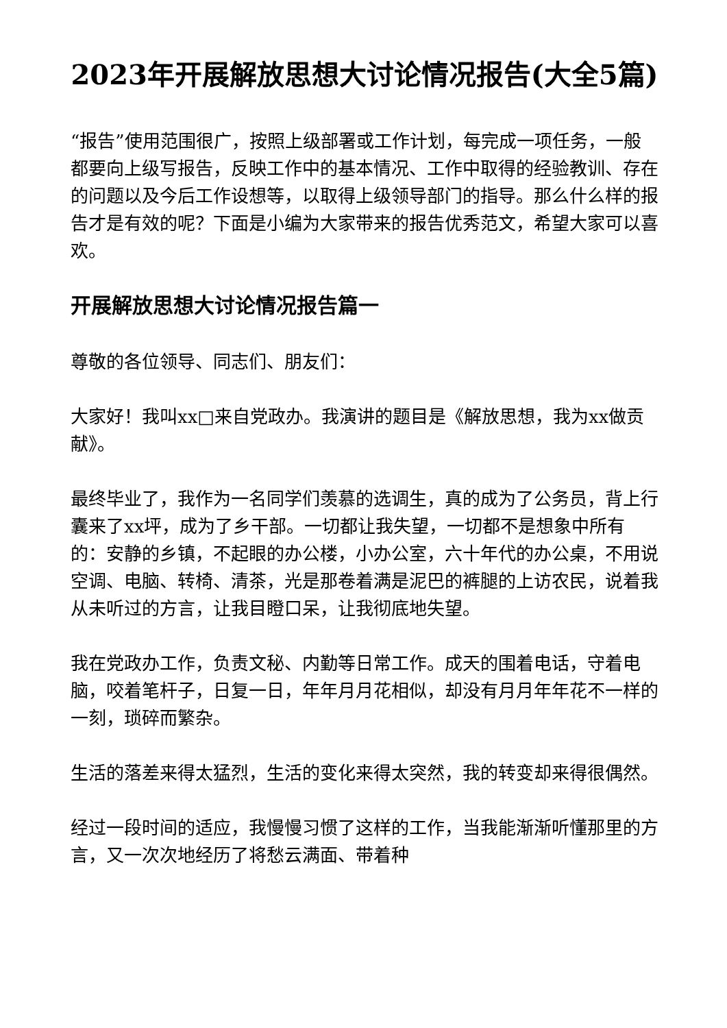2023年开展解放思想大讨论情况报告(大全5篇)
“报告”使用范围很广，按照上级部署或工作计划，每完成一项任务，一般都要向上级写报告，反映工作中的基本情况、工作中取得的经验教训、存在的问题以及今后工作设想等，以取得上级领导部门的指导。那么什么样的报告才是有效的呢？下面是小编为大家带来的报告优秀范文，希望大家可以喜欢。
开展解放思想大讨论情况报告篇一
尊敬的各位领导、同志们、朋友们：
大家好！我叫xx□来自党政办。我演讲的题目是《解放思想，我为xx做贡献》。
最终毕业了，我作为一名同学们羡慕的选调生，真的成为了公务员，背上行囊来了xx坪，成为了乡干部。一切都让我失望，一切都不是想象中所有的：安静的乡镇，不起眼的办公楼，小办公室，六十年代的办公桌，不用说空调、电脑、转椅、清茶，光是那卷着满是泥巴的裤腿的上访农民，说着我从未听过的方言，让我目瞪口呆，让我彻底地失望。
我在党政办工作，负责文秘、内勤等日常工作。成天的围着电话，守着电脑，咬着笔杆子，日复一日，年年月月花相似，却没有月月年年花不一样的一刻，琐碎而繁杂。
生活的落差来得太猛烈，生活的变化来得太突然，我的转变却来得很偶然。
经过一段时间的适应，我慢慢习惯了这样的工作，当我能渐渐听懂那里的方言，又一次次地经历了将愁云满面、带着种